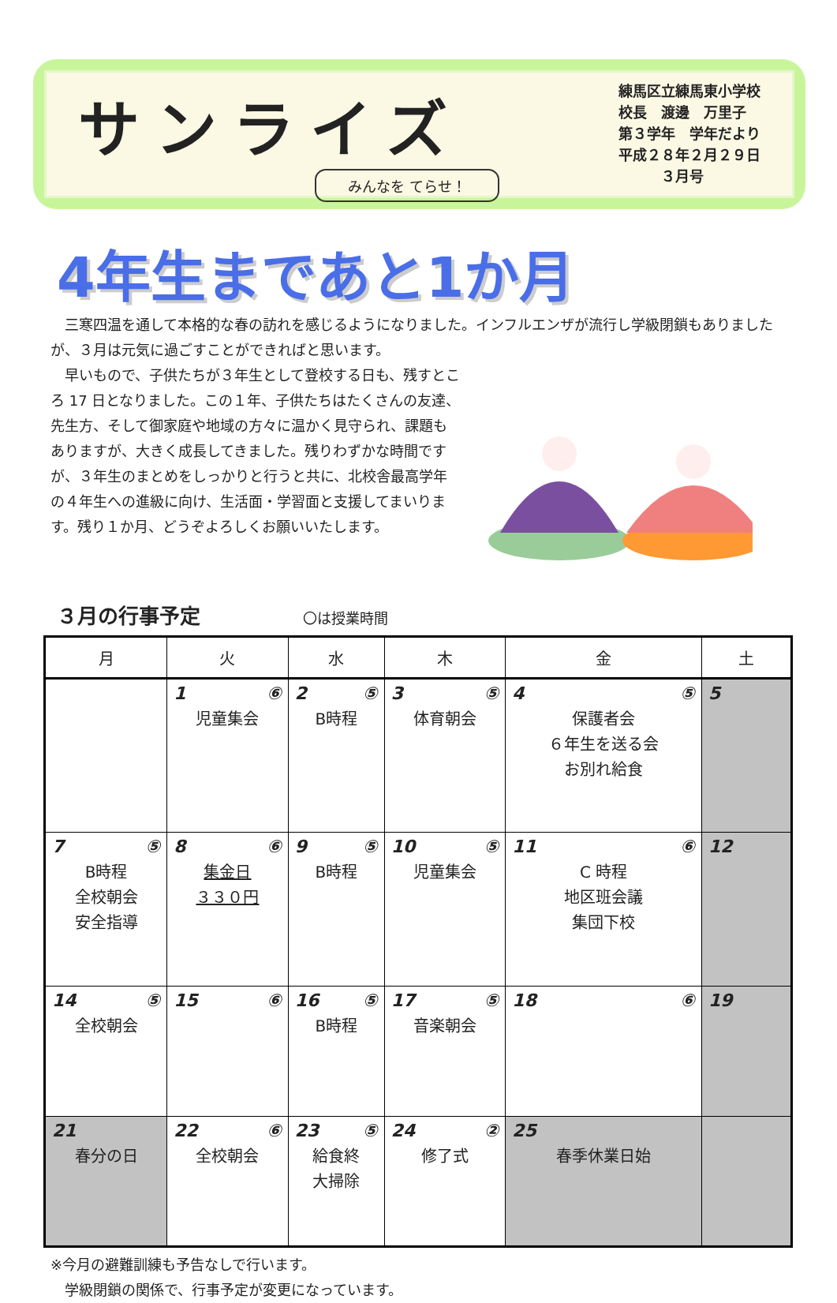サンライズ
みんなを てらせ！
練馬区立練馬東小学校
校長　渡邊　万里子
第３学年　学年だより
平成２８年２月２９日
　　　３月号
4年生まであと1か月
　三寒四温を通して本格的な春の訪れを感じるようになりました。インフルエンザが流行し学級閉鎖もありましたが、３月は元気に過ごすことができればと思います。
　早いもので、子供たちが３年生として登校する日も、残すところ 17 日となりました。この１年、子供たちはたくさんの友達、先生方、そして御家庭や地域の方々に温かく見守られ、課題もありますが、大きく成長してきました。残りわずかな時間ですが、３年生のまとめをしっかりと行うと共に、北校舎最高学年の４年生への進級に向け、生活面・学習面と支援してまいります。残り１か月、どうぞよろしくお願いいたします。
３月の行事予定 〇は授業時間
| 月 | 火 | 水 | 木 | 金 | 土 |
| --- | --- | --- | --- | --- | --- |
| | 1 ⑥ 児童集会 | 2 ⑤ B時程 | 3 ⑤ 体育朝会 | 4 ⑤ 保護者会 ６年生を送る会 お別れ給食 | 5 |
| 7 ⑤ B時程 全校朝会 安全指導 | 8 ⑥ 集金日 ３３０円 | 9 ⑤ B時程 | 10 ⑤ 児童集会 | 11 ⑥ C 時程 地区班会議 集団下校 | 12 |
| 14 ⑤ 全校朝会 | 15 ⑥ | 16 ⑤ B時程 | 17 ⑤ 音楽朝会 | 18 ⑥ | 19 |
| 21 春分の日 | 22 ⑥ 全校朝会 | 23 ⑤ 給食終 大掃除 | 24 ② 修了式 | 25 春季休業日始 | |
※今月の避難訓練も予告なしで行います。
　学級閉鎖の関係で、行事予定が変更になっています。